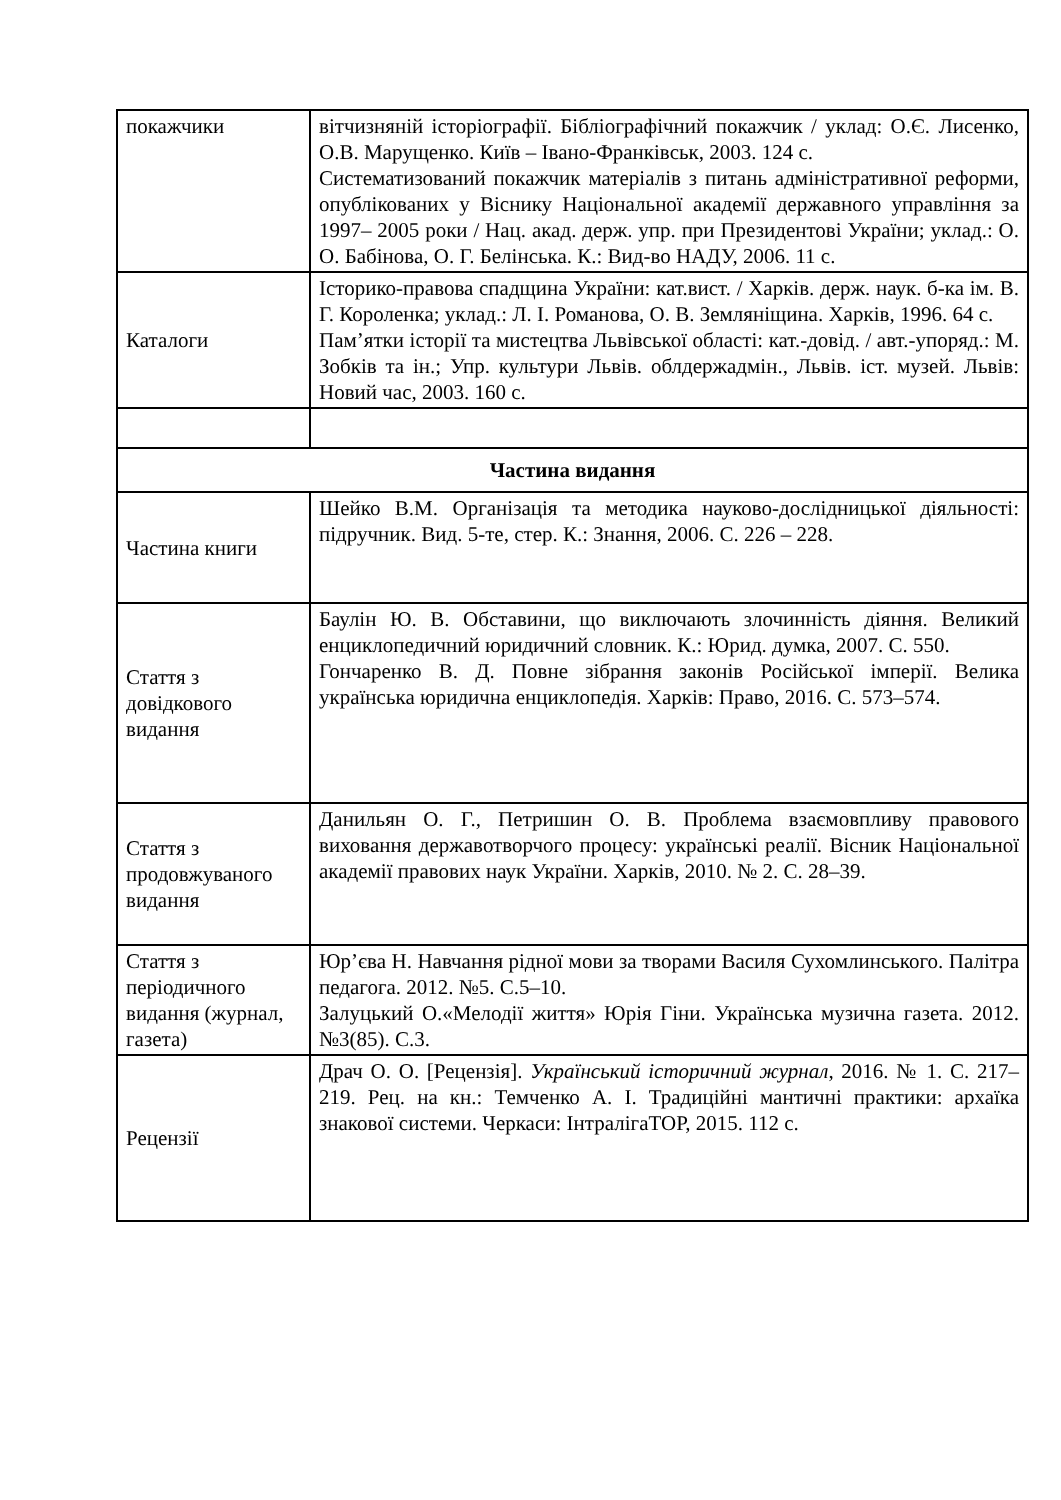| покажчики | вітчизняній історіографії. Бібліографічний покажчик / уклад: О.Є. Лисенко, О.В. Марущенко. Київ – Івано-Франківськ, 2003. 124 с. Систематизований покажчик матеріалів з питань адміністративної реформи, опублікованих у Віснику Національної академії державного управління за 1997– 2005 роки / Нац. акад. держ. упр. при Президентові України; уклад.: О. О. Бабінова, О. Г. Белінська. К.: Вид-во НАДУ, 2006. 11 с. |
| Каталоги | Історико-правова спадщина України: кат.вист. / Харків. держ. наук. б-ка ім. В. Г. Короленка; уклад.: Л. І. Романова, О. В. Земляніщина. Харків, 1996. 64 с. Пам’ятки історії та мистецтва Львівської області: кат.-довід. / авт.-упоряд.: М. Зобків та ін.; Упр. культури Львів. облдержадмін., Львів. іст. музей. Львів: Новий час, 2003. 160 с. |
| Частина видання | |
| Частина книги | Шейко В.М. Організація та методика науково-дослідницької діяльності: підручник. Вид. 5-те, стер. К.: Знання, 2006. С. 226 – 228. |
| Стаття з довідкового видання | Баулін Ю. В. Обставини, що виключають злочинність діяння. Великий енциклопедичний юридичний словник. К.: Юрид. думка, 2007. С. 550. Гончаренко В. Д. Повне зібрання законів Російської імперії. Велика українська юридична енциклопедія. Харків: Право, 2016. С. 573–574. |
| Стаття з продовжуваного видання | Данильян О. Г., Петришин О. В. Проблема взаємовпливу правового виховання державотворчого процесу: українські реалії. Вісник Національної академії правових наук України. Харків, 2010. № 2. С. 28–39. |
| Стаття з періодичного видання (журнал, газета) | Юр’єва Н. Навчання рідної мови за творами Василя Сухомлинського. Палітра педагога. 2012. №5. С.5–10. Залуцький О.«Мелодії життя» Юрія Гіни. Українська музична газета. 2012. №3(85). С.3. |
| Рецензії | Драч О. О. [Рецензія]. Український історичний журнал , 2016. № 1. С. 217–219. Рец. на кн.: Темченко А. І. Традиційні мантичні практики: архаїка знакової системи. Черкаси: ІнтралігаТОР, 2015. 112 с. |